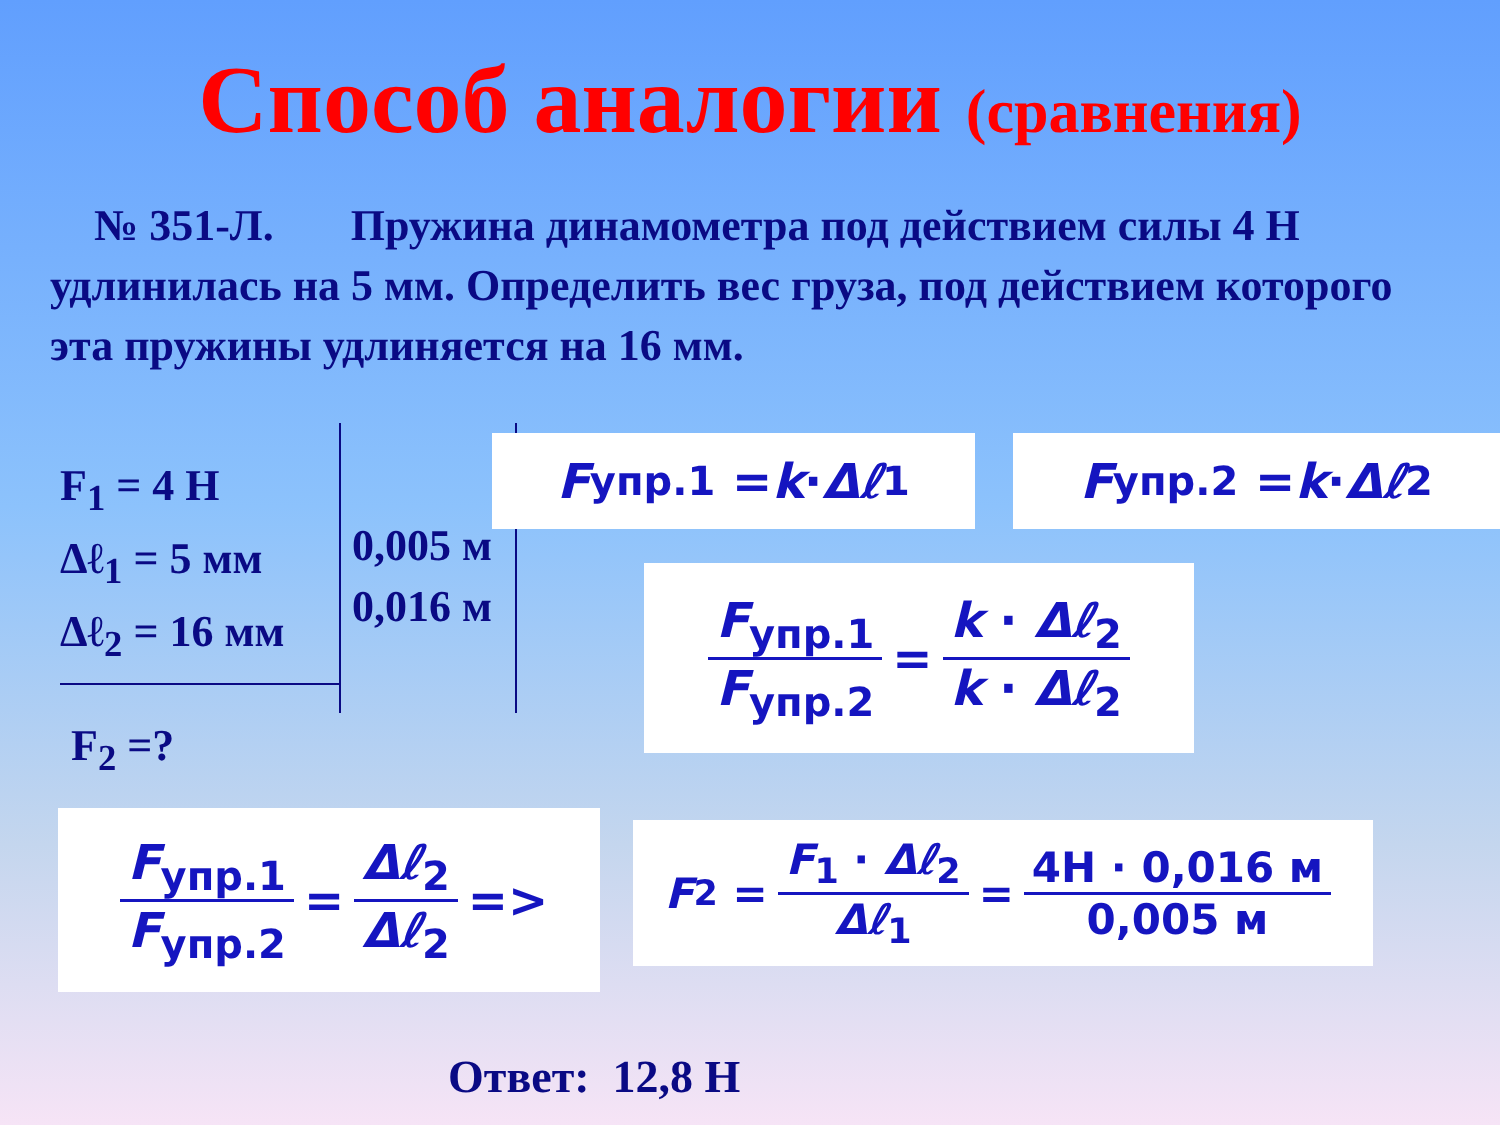Способ аналогии (сравнения)
№ 351-Л. Пружина динамометра под действием силы 4 Н удлинилась на 5 мм. Определить вес груза, под действием которого эта пружины удлиняется на 16 мм.
F<sub>1</sub> = 4 Н
Δℓ<sub>1</sub> = 5 мм
Δℓ<sub>2</sub> = 16 мм
F<sub>2</sub> =?
0,005 м
0,016 м
F<sub>упр.1</sub> = k · Δℓ<sub>1</sub> F<sub>упр.2</sub> = k · Δℓ<sub>2</sub>
F<sub>упр.1</sub> F<sub>упр.2</sub> = k · Δℓ<sub>2</sub> k · Δℓ<sub>2</sub>
F<sub>упр.1</sub> F<sub>упр.2</sub> = Δℓ<sub>2</sub> Δℓ<sub>2</sub> =>
F<sub>2</sub> = F<sub>1</sub> · Δℓ<sub>2</sub> Δℓ<sub>1</sub> = 4Н · 0,016 м 0,005 м
Ответ: 12,8 Н